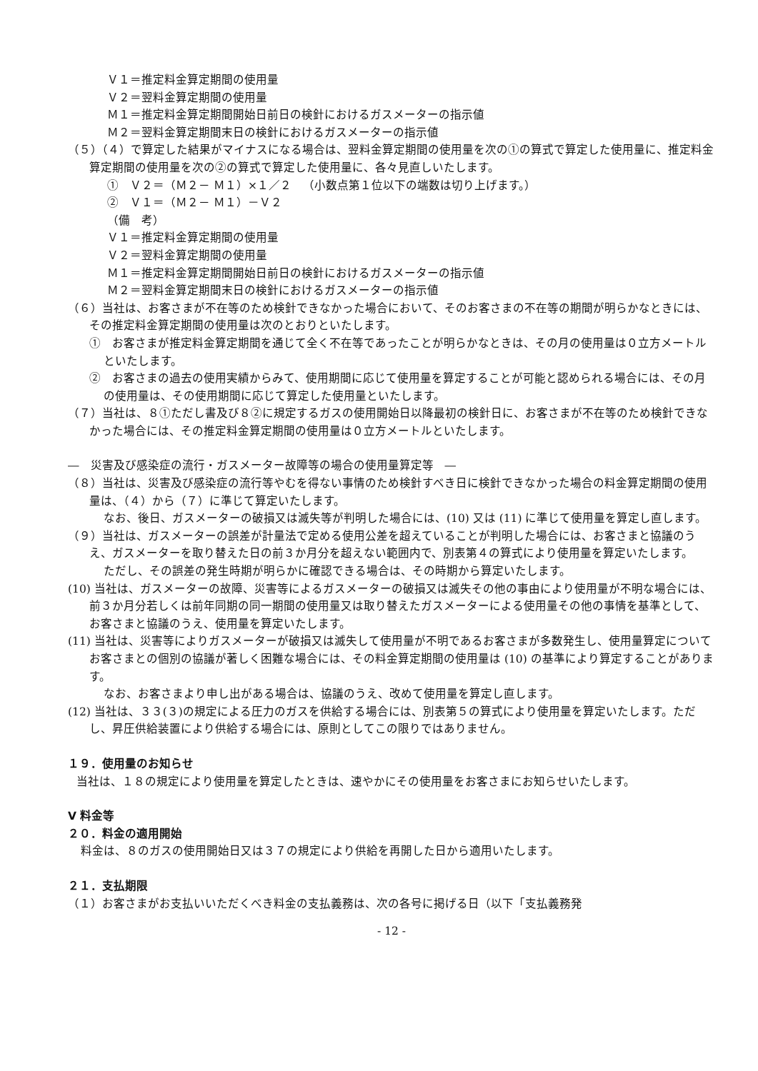Ｖ１＝推定料金算定期間の使用量
Ｖ２＝翌料金算定期間の使用量
Ｍ１＝推定料金算定期間開始日前日の検針におけるガスメーターの指示値
Ｍ２＝翌料金算定期間末日の検針におけるガスメーターの指示値
（５）（４）で算定した結果がマイナスになる場合は、翌料金算定期間の使用量を次の①の算式で算定した使用量に、推定料金算定期間の使用量を次の②の算式で算定した使用量に、各々見直しいたします。
①　Ｖ２＝（Ｍ２－ Ｍ１）×１／２　（小数点第１位以下の端数は切り上げます。）
②　Ｖ１＝（Ｍ２－ Ｍ１）－Ｖ２
（備　考）
Ｖ１＝推定料金算定期間の使用量
Ｖ２＝翌料金算定期間の使用量
Ｍ１＝推定料金算定期間開始日前日の検針におけるガスメーターの指示値
Ｍ２＝翌料金算定期間末日の検針におけるガスメーターの指示値
（６）当社は、お客さまが不在等のため検針できなかった場合において、そのお客さまの不在等の期間が明らかなときには、その推定料金算定期間の使用量は次のとおりといたします。
①　お客さまが推定料金算定期間を通じて全く不在等であったことが明らかなときは、その月の使用量は０立方メートルといたします。
②　お客さまの過去の使用実績からみて、使用期間に応じて使用量を算定することが可能と認められる場合には、その月の使用量は、その使用期間に応じて算定した使用量といたします。
（７）当社は、８①ただし書及び８②に規定するガスの使用開始日以降最初の検針日に、お客さまが不在等のため検針できなかった場合には、その推定料金算定期間の使用量は０立方メートルといたします。
―　災害及び感染症の流行・ガスメーター故障等の場合の使用量算定等　―
（８）当社は、災害及び感染症の流行等やむを得ない事情のため検針すべき日に検針できなかった場合の料金算定期間の使用量は、（４）から（７）に準じて算定いたします。
なお、後日、ガスメーターの破損又は滅失等が判明した場合には、(10) 又は (11) に準じて使用量を算定し直します。
（９）当社は、ガスメーターの誤差が計量法で定める使用公差を超えていることが判明した場合には、お客さまと協議のうえ、ガスメーターを取り替えた日の前３か月分を超えない範囲内で、別表第４の算式により使用量を算定いたします。
ただし、その誤差の発生時期が明らかに確認できる場合は、その時期から算定いたします。
(10) 当社は、ガスメーターの故障、災害等によるガスメーターの破損又は滅失その他の事由により使用量が不明な場合には、前３か月分若しくは前年同期の同一期間の使用量又は取り替えたガスメーターによる使用量その他の事情を基準として、お客さまと協議のうえ、使用量を算定いたします。
(11) 当社は、災害等によりガスメーターが破損又は滅失して使用量が不明であるお客さまが多数発生し、使用量算定についてお客さまとの個別の協議が著しく困難な場合には、その料金算定期間の使用量は (10) の基準により算定することがあります。
なお、お客さまより申し出がある場合は、協議のうえ、改めて使用量を算定し直します。
(12) 当社は、３３(３)の規定による圧力のガスを供給する場合には、別表第５の算式により使用量を算定いたします。ただし、昇圧供給装置により供給する場合には、原則としてこの限りではありません。
１９．使用量のお知らせ
当社は、１８の規定により使用量を算定したときは、速やかにその使用量をお客さまにお知らせいたします。
Ⅴ 料金等
２０．料金の適用開始
料金は、８のガスの使用開始日又は３７の規定により供給を再開した日から適用いたします。
２１．支払期限
（１）お客さまがお支払いいただくべき料金の支払義務は、次の各号に掲げる日（以下「支払義務発
- 12 -